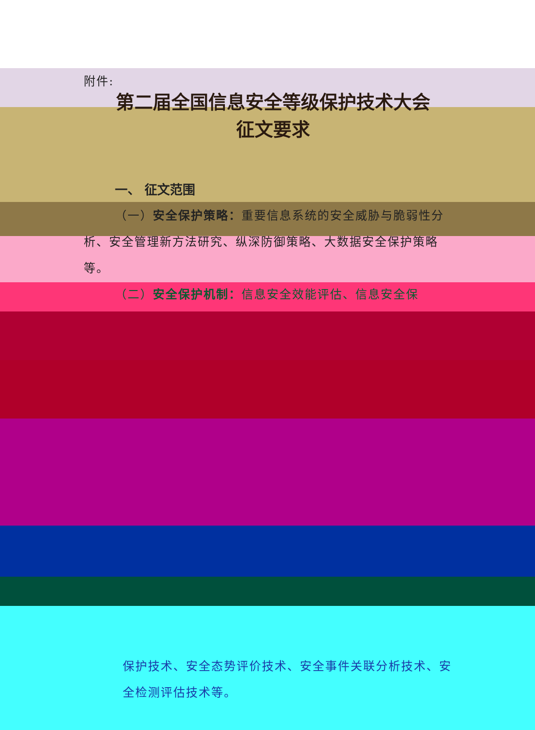附件:
第二届全国信息安全等级保护技术大会
征文要求
一、 征文范围
（一）安全保护策略：重要信息系统的安全威胁与脆弱性分析、安全管理新方法研究、纵深防御策略、大数据安全保护策略等。
（二）安全保护机制：信息安全效能评估、信息安全保
保护技术、安全态势评价技术、安全事件关联分析技术、安全检测评估技术等。